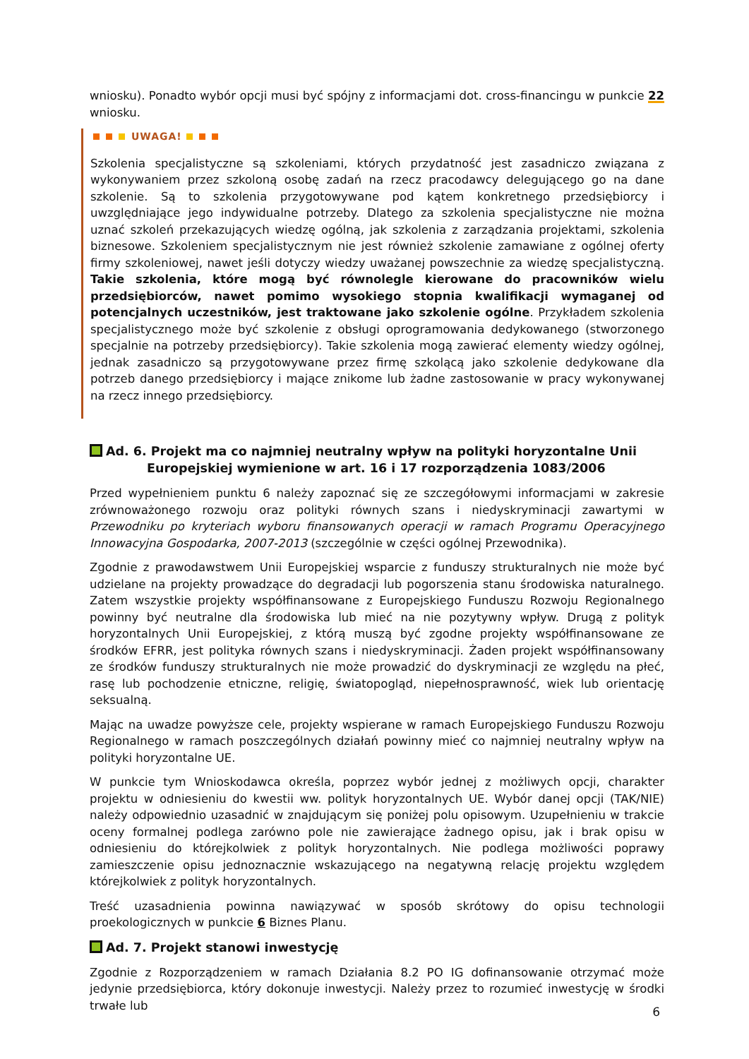wniosku). Ponadto wybór opcji musi być spójny z informacjami dot. cross-financingu w punkcie 22 wniosku.
UWAGA!
Szkolenia specjalistyczne są szkoleniami, których przydatność jest zasadniczo związana z wykonywaniem przez szkoloną osobę zadań na rzecz pracodawcy delegującego go na dane szkolenie. Są to szkolenia przygotowywane pod kątem konkretnego przedsiębiorcy i uwzględniające jego indywidualne potrzeby. Dlatego za szkolenia specjalistyczne nie można uznać szkoleń przekazujących wiedzę ogólną, jak szkolenia z zarządzania projektami, szkolenia biznesowe. Szkoleniem specjalistycznym nie jest również szkolenie zamawiane z ogólnej oferty firmy szkoleniowej, nawet jeśli dotyczy wiedzy uważanej powszechnie za wiedzę specjalistyczną. Takie szkolenia, które mogą być równolegle kierowane do pracowników wielu przedsiębiorców, nawet pomimo wysokiego stopnia kwalifikacji wymaganej od potencjalnych uczestników, jest traktowane jako szkolenie ogólne. Przykładem szkolenia specjalistycznego może być szkolenie z obsługi oprogramowania dedykowanego (stworzonego specjalnie na potrzeby przedsiębiorcy). Takie szkolenia mogą zawierać elementy wiedzy ogólnej, jednak zasadniczo są przygotowywane przez firmę szkolącą jako szkolenie dedykowane dla potrzeb danego przedsiębiorcy i mające znikome lub żadne zastosowanie w pracy wykonywanej na rzecz innego przedsiębiorcy.
Ad. 6. Projekt ma co najmniej neutralny wpływ na polityki horyzontalne Unii
Europejskiej wymienione w art. 16 i 17 rozporządzenia 1083/2006
Przed wypełnieniem punktu 6 należy zapoznać się ze szczegółowymi informacjami w zakresie zrównoważonego rozwoju oraz polityki równych szans i niedyskryminacji zawartymi w Przewodniku po kryteriach wyboru finansowanych operacji w ramach Programu Operacyjnego Innowacyjna Gospodarka, 2007-2013 (szczególnie w części ogólnej Przewodnika).
Zgodnie z prawodawstwem Unii Europejskiej wsparcie z funduszy strukturalnych nie może być udzielane na projekty prowadzące do degradacji lub pogorszenia stanu środowiska naturalnego. Zatem wszystkie projekty współfinansowane z Europejskiego Funduszu Rozwoju Regionalnego powinny być neutralne dla środowiska lub mieć na nie pozytywny wpływ. Drugą z polityk horyzontalnych Unii Europejskiej, z którą muszą być zgodne projekty współfinansowane ze środków EFRR, jest polityka równych szans i niedyskryminacji. Żaden projekt współfinansowany ze środków funduszy strukturalnych nie może prowadzić do dyskryminacji ze względu na płeć, rasę lub pochodzenie etniczne, religię, światopogląd, niepełnosprawność, wiek lub orientację seksualną.
Mając na uwadze powyższe cele, projekty wspierane w ramach Europejskiego Funduszu Rozwoju Regionalnego w ramach poszczególnych działań powinny mieć co najmniej neutralny wpływ na polityki horyzontalne UE.
W punkcie tym Wnioskodawca określa, poprzez wybór jednej z możliwych opcji, charakter projektu w odniesieniu do kwestii ww. polityk horyzontalnych UE. Wybór danej opcji (TAK/NIE) należy odpowiednio uzasadnić w znajdującym się poniżej polu opisowym. Uzupełnieniu w trakcie oceny formalnej podlega zarówno pole nie zawierające żadnego opisu, jak i brak opisu w odniesieniu do którejkolwiek z polityk horyzontalnych. Nie podlega możliwości poprawy zamieszczenie opisu jednoznacznie wskazującego na negatywną relację projektu względem którejkolwiek z polityk horyzontalnych.
Treść uzasadnienia powinna nawiązywać w sposób skrótowy do opisu technologii proekologicznych w punkcie 6 Biznes Planu.
Ad. 7. Projekt stanowi inwestycję
Zgodnie z Rozporządzeniem w ramach Działania 8.2 PO IG dofinansowanie otrzymać może jedynie przedsiębiorca, który dokonuje inwestycji. Należy przez to rozumieć inwestycję w środki trwałe lub
6